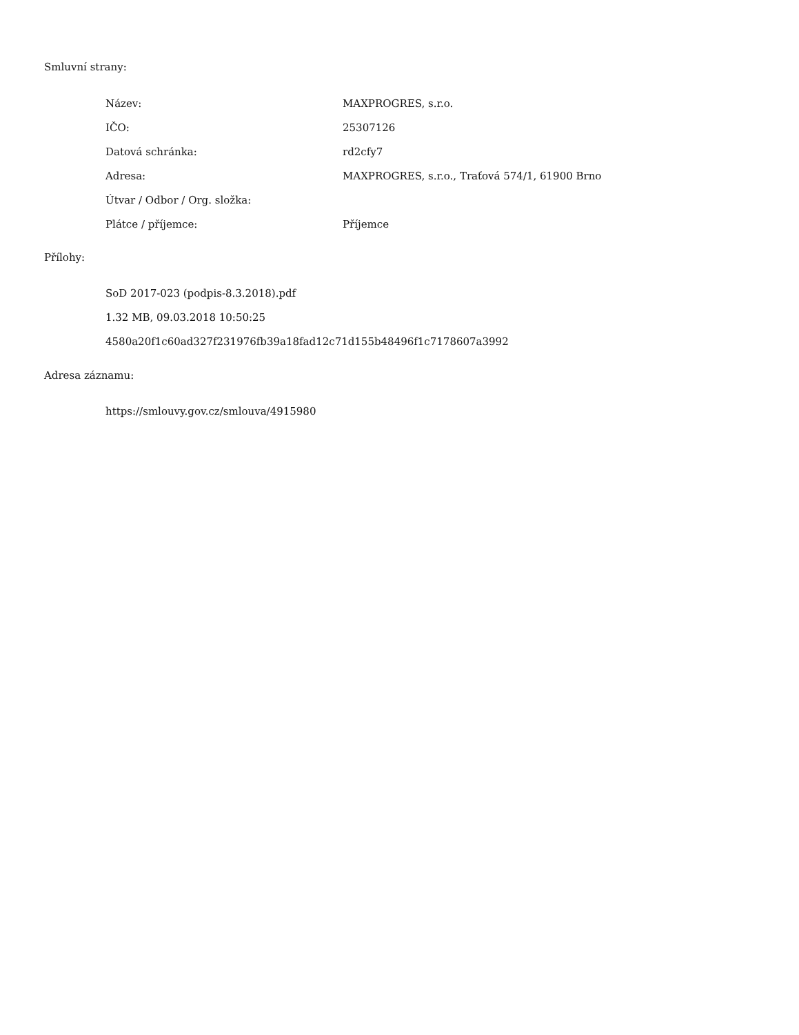Smluvní strany:
| Název: | MAXPROGRES, s.r.o. |
| IČO: | 25307126 |
| Datová schránka: | rd2cfy7 |
| Adresa: | MAXPROGRES, s.r.o., Traťová 574/1, 61900 Brno |
| Útvar / Odbor / Org. složka: | |
| Plátce / příjemce: | Příjemce |
Přílohy:
SoD 2017-023 (podpis-8.3.2018).pdf
1.32 MB, 09.03.2018 10:50:25
4580a20f1c60ad327f231976fb39a18fad12c71d155b48496f1c7178607a3992
Adresa záznamu:
https://smlouvy.gov.cz/smlouva/4915980